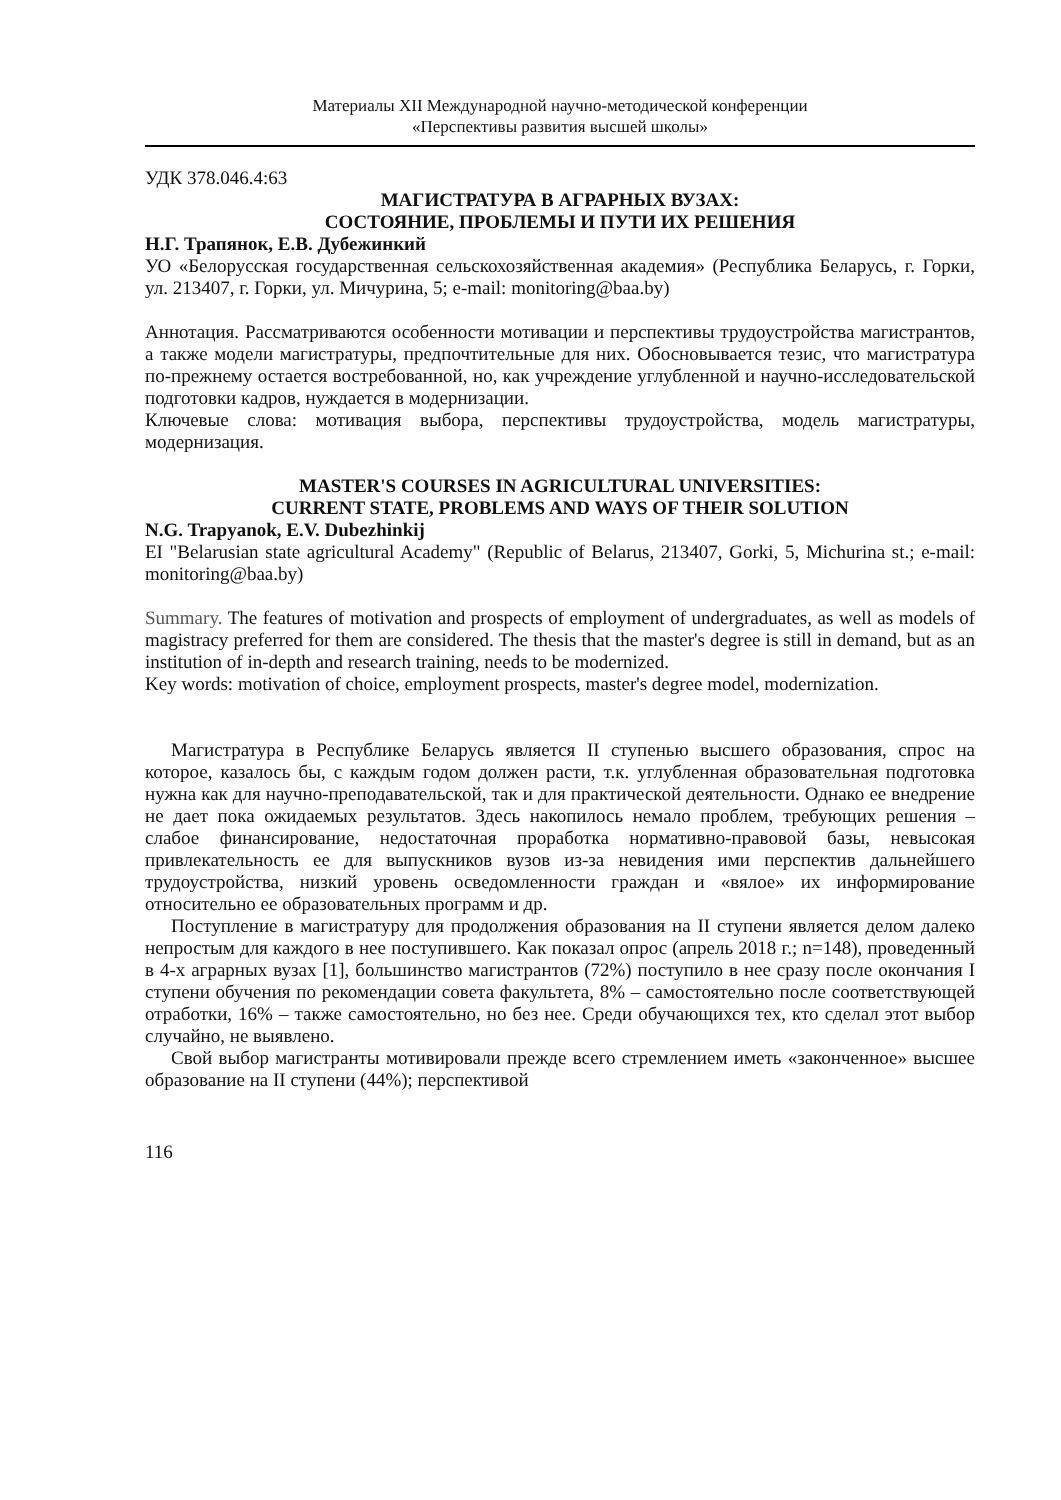Материалы XII Международной научно-методической конференции
«Перспективы развития высшей школы»
УДК 378.046.4:63
МАГИСТРАТУРА В АГРАРНЫХ ВУЗАХ:
СОСТОЯНИЕ, ПРОБЛЕМЫ И ПУТИ ИХ РЕШЕНИЯ
Н.Г. Трапянок, Е.В. Дубежинкий
УО «Белорусская государственная сельскохозяйственная академия» (Республика Беларусь, г. Горки, ул. 213407, г. Горки, ул. Мичурина, 5; e-mail: monitoring@baa.by)
Аннотация. Рассматриваются особенности мотивации и перспективы трудоустройства магистрантов, а также модели магистратуры, предпочтительные для них. Обосновывается тезис, что магистратура по-прежнему остается востребованной, но, как учреждение углубленной и научно-исследовательской подготовки кадров, нуждается в модернизации.
Ключевые слова: мотивация выбора, перспективы трудоустройства, модель магистратуры, модернизация.
MASTER'S COURSES IN AGRICULTURAL UNIVERSITIES:
CURRENT STATE, PROBLEMS AND WAYS OF THEIR SOLUTION
N.G. Trapyanok, E.V. Dubezhinkij
EI "Belarusian state agricultural Academy" (Republic of Belarus, 213407, Gorki, 5, Michurina st.; e-mail: monitoring@baa.by)
Summary. The features of motivation and prospects of employment of undergraduates, as well as models of magistracy preferred for them are considered. The thesis that the master's degree is still in demand, but as an institution of in-depth and research training, needs to be modernized.
Key words: motivation of choice, employment prospects, master's degree model, modernization.
Магистратура в Республике Беларусь является II ступенью высшего образования, спрос на которое, казалось бы, с каждым годом должен расти, т.к. углубленная образовательная подготовка нужна как для научно-преподавательской, так и для практической деятельности. Однако ее внедрение не дает пока ожидаемых результатов. Здесь накопилось немало проблем, требующих решения – слабое финансирование, недостаточная проработка нормативно-правовой базы, невысокая привлекательность ее для выпускников вузов из-за невидения ими перспектив дальнейшего трудоустройства, низкий уровень осведомленности граждан и «вялое» их информирование относительно ее образовательных программ и др.
Поступление в магистратуру для продолжения образования на II ступени является делом далеко непростым для каждого в нее поступившего. Как показал опрос (апрель 2018 г.; n=148), проведенный в 4-х аграрных вузах [1], большинство магистрантов (72%) поступило в нее сразу после окончания I ступени обучения по рекомендации совета факультета, 8% – самостоятельно после соответствующей отработки, 16% – также самостоятельно, но без нее. Среди обучающихся тех, кто сделал этот выбор случайно, не выявлено.
Свой выбор магистранты мотивировали прежде всего стремлением иметь «законченное» высшее образование на II ступени (44%); перспективой
116